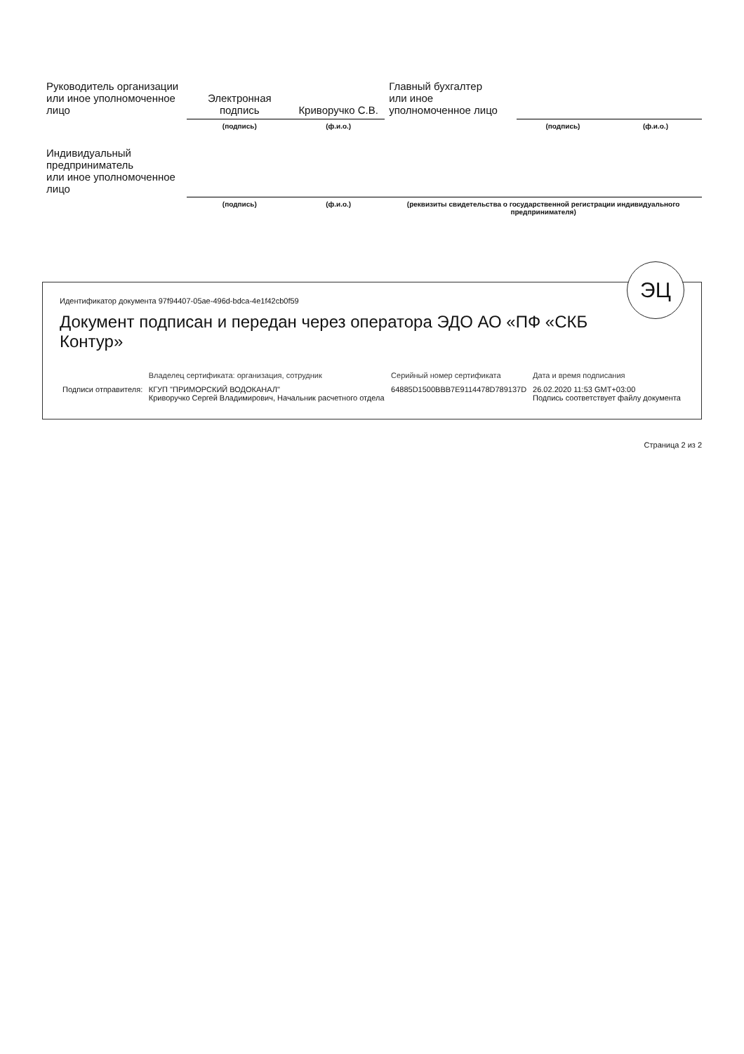| Руководитель организации или иное уполномоченное лицо | Электронная подпись | Криворучко С.В. | Главный бухгалтер или иное уполномоченное лицо | | |
| | (подпись) | (ф.и.о.) | | (подпись) | (ф.и.о.) |
| Индивидуальный предприниматель или иное уполномоченное лицо | | | | | |
| | (подпись) | (ф.и.о.) | (реквизиты свидетельства о государственной регистрации индивидуального предпринимателя) | | |
ЭЦ
Идентификатор документа 97f94407-05ae-496d-bdca-4e1f42cb0f59
Документ подписан и передан через оператора ЭДО АО «ПФ «СКБ Контур»
| | Владелец сертификата: организация, сотрудник | Серийный номер сертификата | Дата и время подписания |
| --- | --- | --- | --- |
| Подписи отправителя: | КГУП "ПРИМОРСКИЙ ВОДОКАНАЛ" Криворучко Сергей Владимирович, Начальник расчетного отдела | 64885D1500BBB7E9114478D789137D | 26.02.2020 11:53 GMT+03:00 Подпись соответствует файлу документа |
Страница 2 из 2